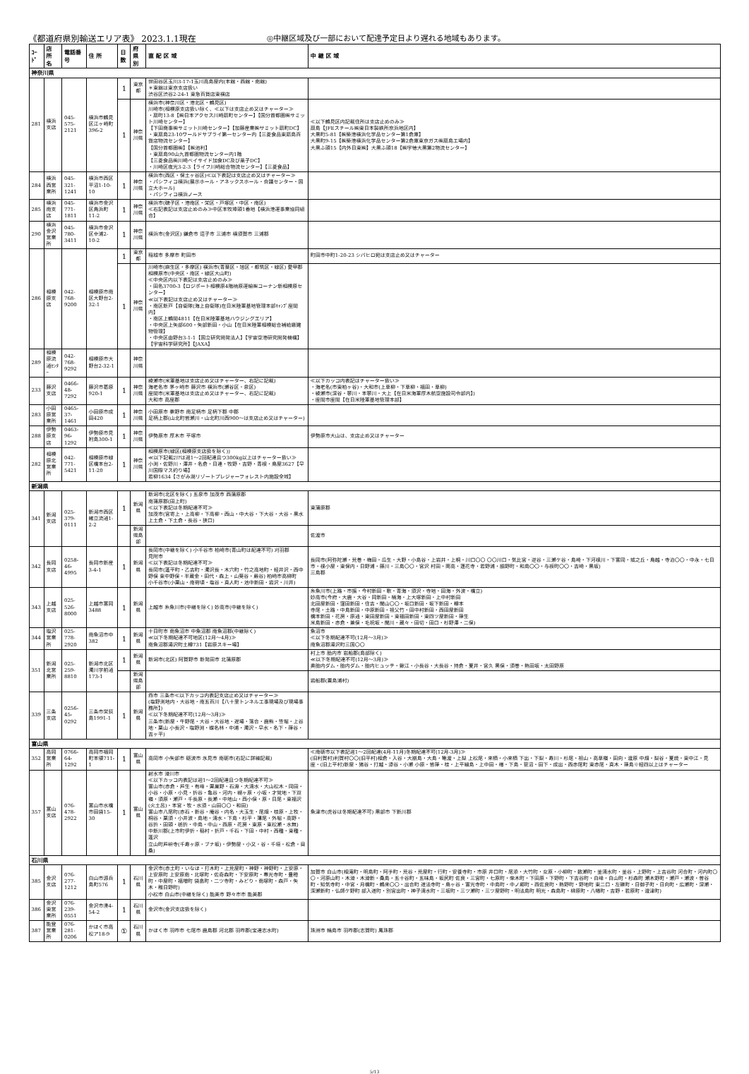《都道府県別輸送エリア表》 2023.1.1現在 ◎中継区域及び一部において配達予定日より遅れる地域もあります。
| ｺｰﾄﾞ | 店 所 名 | 電話番号 | 住 所 | 日数 | 府県別 | 直 配 区 域 | 中 継 区 域 |
| --- | --- | --- | --- | --- | --- | --- | --- |
| 神奈川県 | | | | | | | |
| 281 | 横浜支店 | 045-575-2121 | 横浜市鶴見区江ヶ崎町396-2 | 1 | 東京都 | 世田谷区玉川3-17-1玉川高島屋内(本館・西館・南館) ＊東館は東京支店扱い 渋谷区渋谷2-24-1 東急百貨店東横店 | |
| | | | | 1 | 神奈川県 | 横浜市(神奈川区・港北区・鶴見区) 川崎市(相模原支店扱い除く、≪以下は支店止め又はチャーター≫ ・扇町13-8【㈱日本アクセス川崎扇町センター】【国分首都圏㈱サミット川崎センター】 【下田商事㈱サミット川崎センター】【加藤産業㈱サミット扇町DC】 ・東扇島23-10ワールドサプライ第一センター内【三菱食品東扇島百貨店物流センター】 【国分首都圏㈱】【㈱池利】 ・東扇島90山九首都圏物流センター内1階 【三菱食品㈱川崎ベイサイド加食DC及び菓子DC】 ・川崎区夜光3-2-3【ライフ川崎総合物流センター】【三菱食品】 | ≪以下鶴見区内記載住所は支店止めのみ≫ 扇島【JFEスチール㈱東日本製鉄所京浜地区内】 大黒町5-81【㈱築港横浜化学品センター第1倉庫】 大黒町9-15【㈱築港横浜化学品センター第2倉庫東京ガス㈱扇島工場内】 大黒ふ頭15【内外日東㈱】大黒ふ頭18【㈱宇徳大黒第2物流センター】 |
| 284 | 横浜西営業所 | 045-321-1241 | 横浜市西区平沼1-10-10 | 1 | 神奈川県 | 横浜市(西区・保土ヶ谷区)≪以下表記は支店止め又はチャーター≫ ・パシフィコ横浜(展示ホール・アネックスホール・会議センター・国立大ホール) ・パシフィコ横浜ノース | |
| 285 | 横浜南支店 | 045-771-1811 | 横浜市金沢区鳥浜町11-2 | 1 | 神奈川県 | 横浜市(磯子区・港南区・栄区・戸塚区・中区・南区) ≪右記表記は支店止めのみ≫中区本牧埠頭1番地【横浜港運事業協同組合】 | |
| 290 | 横浜金沢営業所 | 045-780-3411 | 横浜市金沢区幸浦2-10-2 | 1 | 神奈川県 | 横浜市(金沢区) 鎌倉市 逗子市 三浦市 横須賀市 三浦郡 | |
| 286 | 相模原支店 | 042-768-9200 | 相模原市南区大野台2-32-1 | 1 | 東京都 | 稲城市 多摩市 町田市 | 町田市中町1-20-23 シバヒロ宛は支店止め又はチャーター |
| | | | | 1 | 神奈川県 | 川崎市(麻生区・多摩区) 横浜市(青葉区・旭区・都筑区・緑区) 愛甲郡 相模原市(中央区・南区・緑区大山町) ≪中央区内以下表記は支店止めのみ≫ ・田名3700-3【ロジポート相模原4階楠原運輸㈱コーナン新相模原センター】 ≪以下表記は支店止め又はチャーター≫ ・南区新戸【自衛隊(海上自衛隊)在日米陸軍基地管理本部ｷｬﾝﾌﾟ座間内】 ・南区上鶴間4811【在日米陸軍基地ハウジングエリア】 ・中央区上矢部600・矢部新田・小山【在日米陸軍相模総合補給廠建物管理】 ・中央区由野台3-1-1【国立研究開発法人】【宇宙空港研究開発機構】 【宇宙科学研究所】【JAXA】 | |
| 289 | 相模原流通ｾﾝﾀｰ | 042-768-9292 | 相模原市大野台2-32-1 | | 神奈川県 | | |
| 233 | 藤沢支店 | 0466-48-7292 | 藤沢市葛原920-1 | 1 | 神奈川県 | 綾瀬市(米軍基地は支店止め又はチャーター、右記に記載) 海老名市 茅ヶ崎市 藤沢市 横浜市(瀬谷区・泉区) 座間市(米軍基地は支店止め又はチャーター、右記に記載) 大和市 高座郡 | ≪以下カッコ内表記はチャーター扱い≫ ・海老名(市東柏ヶ谷)・大和市(上草柳・下草柳・福田・草柳) ・綾瀬市(深谷・蓼川・本蓼川・大上【在日米海軍厚木航空施設司令部内】) ・座間市座間【在日米陸軍基地管理本部】 |
| 283 | 小田原営業所 | 0465-37-1461 | 小田原市成田420 | 1 | 神奈川県 | 小田原市 秦野市 南足柄市 足柄下郡 中郡 足柄上郡(山北町皆瀬川・山北町川西900～は支店止め又はチャーター) | |
| 288 | 伊勢原支店 | 0463-96-1292 | 伊勢原市見附島300-1 | 1 | 神奈川県 | 伊勢原市 厚木市 平塚市 | 伊勢原市大山は、支店止め又はチャーター |
| 282 | 相模原北営業所 | 042-771-5421 | 相模原市緑区橋本台2-11-20 | 1 | 神奈川県 | 相模原市(緑区(相模原支店扱を除く)) ≪以下記載ｴﾘｱは週1～2回配達且つ300kg以上はチャーター扱い≫ 小渕・佐野川・澤井・名倉・日連・牧野・吉野・青根・鳥屋3627【早川国際マス釣り場】 若柳1634【さがみ湖リゾートプレジャーフォレスト内施設全域】 | |
| 新潟県 | | | | | | | |
| 341 | 新潟支店 | 025-379-0111 | 新潟市西区緒立流通1-2-2 | 1 | 新潟県 | 新潟市(北区を除く) 五泉市 加茂市 西蒲原郡 南蒲原郡(田上町) ≪以下表記は冬期配達不可≫ 加茂市(宮寄上・上高柳・下高柳・西山・中大谷・下大谷・大谷・黒水 上土倉・下土倉・長谷・狭口) | 東蒲原郡 |
| | | | | | 新潟県島部 | | 佐渡市 |
| 342 | 長岡支店 | 0258-46-4995 | 長岡市新産3-4-1 | 1 | 新潟県 | 長岡市(中継を除く) 小千谷市 柏崎市(青山町は配達不可) 刈羽郡 見附市 ≪以下表記は冬期配達不可≫ 長岡市(蓬平町・乙吉町・濁沢長・木穴町・竹之高地町・軽井沢・西中野俣 東中野俣・半蔵金・田代・森上・山葵谷・蕨谷) 柏崎市高柳町 小千谷市(小栗山・南荷頃・塩谷・真人町・池中新田・岩沢・川井) | 長岡市(阿弥陀瀬・荒巻・梅田・瓜生・大野・小島谷・上岩井・上桐・川口〇〇 〇〇川口・気比宮・逆谷・三瀬ケ谷・島崎・下河根川・下富岡・城之丘・鳥越・寺泊〇〇・中永・七日市・根小屋・東保内・日野浦・藤川・三島〇〇・宮沢 村田・両高・蓮花寺・若野浦・脇野町・和島〇〇・与板町〇〇・吉崎・黒坂) 三島郡 |
| 343 | 上越支店 | 025-526-8000 | 上越市富岡3488 | 1 | 新潟県 | 上越市 糸魚川市(中継を除く) 妙高市(中継を除く) | 糸魚川市(上路・市振・今村新田・歌・青海・須沢・寺地・田海・外波・橋立) 妙高市(今府・大鹿・大谷・岡新田・桶海・上大塚新田・上中村新田 北田屋新田・窪田新田・住吉・関山〇〇・坂口新田・坂下新田・樽本 寺尾・土路・中島新田・中原新田・祖父竹・田中村新田・西田屋新田 橋本新田・花房・原通・東田屋新田・東福田新田・東四ツ屋新田・葎生 米島新田・赤倉・兼俣・毛祝坂・関川・蔵々・田切・田口・杉野澤・二俣) |
| 344 | 塩沢営業所 | 025-778-2920 | 南魚沼市中382 | 1 | 新潟県 | 十日町市 南魚沼市 中魚沼郡 南魚沼郡(中継除く) ≪以下冬期配達不可地区(12月～4月)≫ 南魚沼郡湯沢町土樽731【岩原スキー場】 | 魚沼市 ≪以下冬期配達不可(12月～3月)≫ 南魚沼郡湯沢町三国〇〇 |
| 351 | 新潟北営業所 | 025-259-8810 | 新潟市北区濁川字前通173-1 | 1 | 新潟県 | 新潟市(北区) 阿賀野市 新発田市 北蒲原郡 | 村上市 胎内市 岩船郡(島部除く) ≪以下冬期配達不可(12月～3月)≫ 奥胎内ダム・胎内ダム・胎内ヒュッテ・鍬江・小長谷・大長谷・持倉・夏井・宮久 黒俣・須巻・熱田坂・太田野原 |
| | | | | | 新潟県島部 | | 岩船郡(粟島浦村) |
| 339 | 三条支店 | 0256-45-0292 | 三条市栄荻島1991-1 | 1 | 新潟県 | 燕市 三条市≪以下カッコ内表記支店止め又はチャーター≫ (塩野渕地内・大谷地・南五百川【八十里トンネル工事現場及び現場事務所】) ≪以下冬期配達不可(12月～3月)≫ 三条市(新屋・牛野尾・大谷・大谷地・遅場・落合・鹿熊・笠堀・上谷地・栗山 小長沢・塩野渕・蝶名林・中浦・濁沢・早水・名下・葎谷・吉ヶ平) | |
| 富山県 | | | | | | | |
| 352 | 高岡営業所 | 0766-64-1292 | 高岡市福岡町本領711-1 | 1 | 富山県 | 高岡市 小矢部市 砺波市 氷見市 南砺市(右記に詳細記載) | ≪南砺市以下表記週1～2回配達(4月-11月)冬期配達不可(12月-3月)≫ (旧利賀村)利賀村〇〇(旧平村)相倉・入谷・大崩島・大島・篭渡・上梨 上松尾・来栖・小来栖 下出・下梨・寿川・杉尾・祖山・高草嶺・田向・渡原 中畑・梨谷・夏焼・東中江・見座・(旧上平村)新屋・猪谷・打越・漆谷・小瀬 小原・皆葎・桂・上平細島・上中田・楮・下島・菅沼・田下・成出・西赤尾町 東赤尾・真木・葎島※軽四以上はチャーター |
| 357 | 富山支店 | 076-478-2922 | 富山市水橋市田袋15-30 | 1 | 富山県 | 射水市 滑川市 ≪以下カッコ内表記は週1～2回配達且つ冬期配達不可≫ 富山市(赤倉・芦生・有峰・栗巣野・石淵・大清水・大山松木・岡田・小谷・小原・小見・折谷・亀谷・河内・楜ヶ原・小坂・才覚地・下双嶺・須原・瀬戸・千長原・長瀬・中地山・西小俣・原・日尾・東福沢(火土呂)・本宮・牧・水須・山田〇〇・和田) 富山市八尾町(赤石・新谷・庵谷・内名・大玉生・尾畑・桂原・上牧・桐谷・栗須・小井波・島地・清水・下島・杉平・薄尾・外堀・高野・谷折・田頭・栃折・中島・中山・西原・花房・東原・東松瀬・水無) 中新川郡(上市町伊折・稲村・折戸・千石・下田・中村・西種・東種・蓬沢 立山町芦峅寺(千寿ヶ原・ブナ坂)・伊勢屋・小又・谷・千垣・松倉・目桑) | 魚津市(虎谷は冬期配達不可) 黒部市 下新川郡 |
| 石川県 | | | | | | | |
| 385 | 金沢支店 | 076-277-1212 | 白山市源兵島町576 | 1 | 石川県 | 金沢市(赤土町・いなほ・打木町・上荒屋町・神野・神野町・上安原・上安原町 上安原南・北塚町・佐奇森町・下安原町・専光寺町・豊穂町・中屋町・福増町 袋畠町・二ツ寺町・みどり・南塚町・森戸・矢木・稚日野町) 小松市 白山市(中継を除く) 能美市 野々市市 能美郡 | 加賀市 白山市(相滝町・明島町・阿手町・荒谷・荒屋町・行町・安養寺町・市原 井口町・尾添・大竹町・女原・小柳町・数瀬町・釜清水町・釜谷・上野町・上吉谷町 河合町・河内町〇〇・河原山町・木滑・木滑新・桑島・五十谷町・五味島・坂尻町 佐良・三宮町・七原町・柴木町・下田原・下野町・下吉谷町・白峰・白山町・杉森町 瀬木野町・瀬戸・瀬波・曽谷町・知気寺町・中宮・月橋町・鶴来〇〇・出合町 道法寺町・鳥ヶ谷・富光寺町・中島町・中ノ郷町・西佐良町・熱野町・野地町 東二口・左礫町・日御子町・日向町・広瀬町・深瀬・深瀬新町・仏師ケ野町 部入道町・別宮出町・神子清水町・三坂町・三ツ瀬町・三ツ屋野町・明法島町 明光・森島町・柳原町・八幡町・吉野・若原町・渡津町) |
| 386 | 金沢東営業所 | 076-239-0551 | 金沢市湊4-54-2 | 1 | 石川県 | 金沢市(金沢支店扱を除く) | |
| 387 | 能登営業所 | 076-281-0206 | かほく市高松ア18-9 | ① | 石川県 | かほく市 羽咋市 七尾市 鹿島郡 河北郡 羽咋郡(宝達志水町) | 珠洲市 輪島市 羽咋郡(志賀町) 鳳珠郡 |
5/13